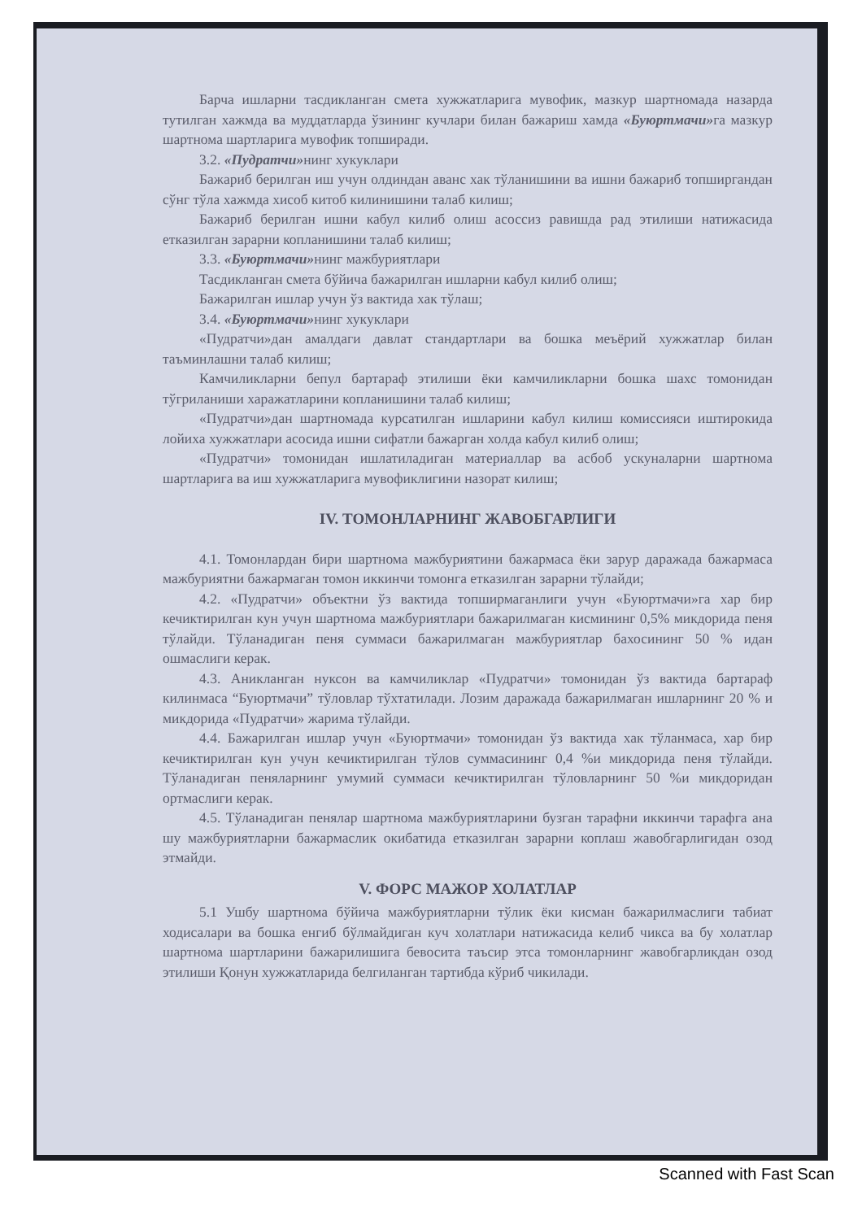Барча ишларни тасдикланган смета хужжатларига мувофик, мазкур шартномада назарда тутилган хажмда ва муддатларда ўзининг кучлари билан бажариш хамда «Буюртмачи»га мазкур шартнома шартларига мувофик топширади.
3.2. «Пудратчи»нинг хукуклари
Бажариб берилган иш учун олдиндан аванс хак тўланишини ва ишни бажариб топширгандан сўнг тўла хажмда хисоб китоб килинишини талаб килиш;
Бажариб берилган ишни кабул килиб олиш асоссиз равишда рад этилиши натижасида етказилган зарарни копланишини талаб килиш;
3.3. «Буюртмачи»нинг мажбуриятлари
Тасдикланган смета бўйича бажарилган ишларни кабул килиб олиш;
Бажарилган ишлар учун ўз вактида хак тўлаш;
3.4. «Буюртмачи»нинг хукуклари
«Пудратчи»дан амалдаги давлат стандартлари ва бошка меъёрий хужжатлар билан таъминлашни талаб килиш;
Камчиликларни бепул бартараф этилиши ёки камчиликларни бошка шахс томонидан тўгриланиши харажатларини копланишини талаб килиш;
«Пудратчи»дан шартномада курсатилган ишларини кабул килиш комиссияси иштирокида лойиха хужжатлари асосида ишни сифатли бажарган холда кабул килиб олиш;
«Пудратчи» томонидан ишлатиладиган материаллар ва асбоб ускуналарни шартнома шартларига ва иш хужжатларига мувофиклигини назорат килиш;
IV. ТОМОНЛАРНИНГ ЖАВОБГАРЛИГИ
4.1. Томонлардан бири шартнома мажбуриятини бажармаса ёки зарур даражада бажармаса мажбуриятни бажармаган томон иккинчи томонга етказилган зарарни тўлайди;
4.2. «Пудратчи» объектни ўз вактида топширмаганлиги учун «Буюртмачи»га хар бир кечиктирилган кун учун шартнома мажбуриятлари бажарилмаган кисмининг 0,5% микдорида пеня тўлайди. Тўланадиган пеня суммаси бажарилмаган мажбуриятлар бахосининг 50 % идан ошмаслиги керак.
4.3. Аникланган нуксон ва камчиликлар «Пудратчи» томонидан ўз вактида бартараф килинмаса “Буюртмачи” тўловлар тўхтатилади. Лозим даражада бажарилмаган ишларнинг 20 % и микдорида «Пудратчи» жарима тўлайди.
4.4. Бажарилган ишлар учун «Буюртмачи» томонидан ўз вактида хак тўланмаса, хар бир кечиктирилган кун учун кечиктирилган тўлов суммасининг 0,4 %и микдорида пеня тўлайди. Тўланадиган пеняларнинг умумий суммаси кечиктирилган тўловларнинг 50 %и микдоридан ортмаслиги керак.
4.5. Тўланадиган пенялар шартнома мажбуриятларини бузган тарафни иккинчи тарафга ана шу мажбуриятларни бажармаслик окибатида етказилган зарарни коплаш жавобгарлигидан озод этмайди.
V. ФОРС МАЖОР ХОЛАТЛАР
5.1 Ушбу шартнома бўйича мажбуриятларни тўлик ёки кисман бажарилмаслиги табиат ходисалари ва бошка енгиб бўлмайдиган куч холатлари натижасида келиб чикса ва бу холатлар шартнома шартларини бажарилишига бевосита таъсир этса томонларнинг жавобгарликдан озод этилиши Қонун хужжатларида белгиланган тартибда кўриб чикилади.
Scanned with Fast Scan